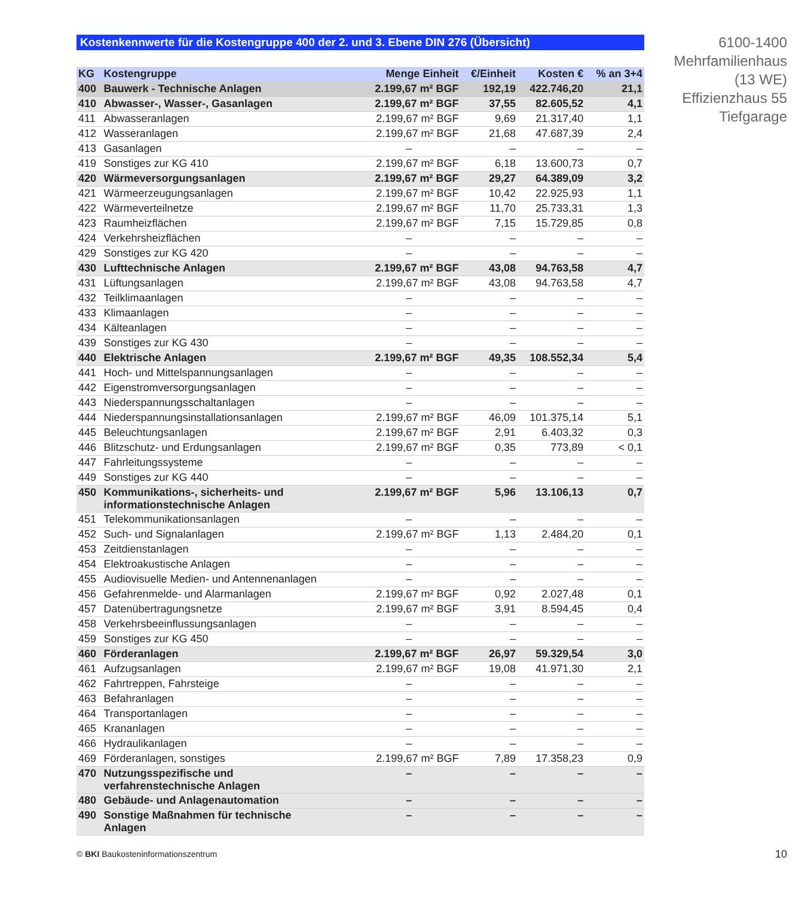Kostenkennwerte für die Kostengruppe 400 der 2. und 3. Ebene DIN 276 (Übersicht)
| KG | Kostengruppe | Menge Einheit | €/Einheit | Kosten € | % an 3+4 |
| --- | --- | --- | --- | --- | --- |
| 400 | Bauwerk - Technische Anlagen | 2.199,67 m² BGF | 192,19 | 422.746,20 | 21,1 |
| 410 | Abwasser-, Wasser-, Gasanlagen | 2.199,67 m² BGF | 37,55 | 82.605,52 | 4,1 |
| 411 | Abwasseranlagen | 2.199,67 m² BGF | 9,69 | 21.317,40 | 1,1 |
| 412 | Wasseranlagen | 2.199,67 m² BGF | 21,68 | 47.687,39 | 2,4 |
| 413 | Gasanlagen | – | – | – | – |
| 419 | Sonstiges zur KG 410 | 2.199,67 m² BGF | 6,18 | 13.600,73 | 0,7 |
| 420 | Wärmeversorgungsanlagen | 2.199,67 m² BGF | 29,27 | 64.389,09 | 3,2 |
| 421 | Wärmeerzeugungsanlagen | 2.199,67 m² BGF | 10,42 | 22.925,93 | 1,1 |
| 422 | Wärmeverteilnetze | 2.199,67 m² BGF | 11,70 | 25.733,31 | 1,3 |
| 423 | Raumheizflächen | 2.199,67 m² BGF | 7,15 | 15.729,85 | 0,8 |
| 424 | Verkehrsheizflächen | – | – | – | – |
| 429 | Sonstiges zur KG 420 | – | – | – | – |
| 430 | Lufttechnische Anlagen | 2.199,67 m² BGF | 43,08 | 94.763,58 | 4,7 |
| 431 | Lüftungsanlagen | 2.199,67 m² BGF | 43,08 | 94.763,58 | 4,7 |
| 432 | Teilklimaanlagen | – | – | – | – |
| 433 | Klimaanlagen | – | – | – | – |
| 434 | Kälteanlagen | – | – | – | – |
| 439 | Sonstiges zur KG 430 | – | – | – | – |
| 440 | Elektrische Anlagen | 2.199,67 m² BGF | 49,35 | 108.552,34 | 5,4 |
| 441 | Hoch- und Mittelspannungsanlagen | – | – | – | – |
| 442 | Eigenstromversorgungsanlagen | – | – | – | – |
| 443 | Niederspannungsschaltanlagen | – | – | – | – |
| 444 | Niederspannungsinstallationsanlagen | 2.199,67 m² BGF | 46,09 | 101.375,14 | 5,1 |
| 445 | Beleuchtungsanlagen | 2.199,67 m² BGF | 2,91 | 6.403,32 | 0,3 |
| 446 | Blitzschutz- und Erdungsanlagen | 2.199,67 m² BGF | 0,35 | 773,89 | < 0,1 |
| 447 | Fahrleitungssysteme | – | – | – | – |
| 449 | Sonstiges zur KG 440 | – | – | – | – |
| 450 | Kommunikations-, sicherheits- und informationstechnische Anlagen | 2.199,67 m² BGF | 5,96 | 13.106,13 | 0,7 |
| 451 | Telekommunikationsanlagen | – | – | – | – |
| 452 | Such- und Signalanlagen | 2.199,67 m² BGF | 1,13 | 2.484,20 | 0,1 |
| 453 | Zeitdienstanlagen | – | – | – | – |
| 454 | Elektroakustische Anlagen | – | – | – | – |
| 455 | Audiovisuelle Medien- und Antennenanlagen | – | – | – | – |
| 456 | Gefahrenmelde- und Alarmanlagen | 2.199,67 m² BGF | 0,92 | 2.027,48 | 0,1 |
| 457 | Datenübertragungsnetze | 2.199,67 m² BGF | 3,91 | 8.594,45 | 0,4 |
| 458 | Verkehrsbeeinflussungsanlagen | – | – | – | – |
| 459 | Sonstiges zur KG 450 | – | – | – | – |
| 460 | Förderanlagen | 2.199,67 m² BGF | 26,97 | 59.329,54 | 3,0 |
| 461 | Aufzugsanlagen | 2.199,67 m² BGF | 19,08 | 41.971,30 | 2,1 |
| 462 | Fahrtreppen, Fahrsteige | – | – | – | – |
| 463 | Befahranlagen | – | – | – | – |
| 464 | Transportanlagen | – | – | – | – |
| 465 | Krananlagen | – | – | – | – |
| 466 | Hydraulikanlagen | – | – | – | – |
| 469 | Förderanlagen, sonstiges | 2.199,67 m² BGF | 7,89 | 17.358,23 | 0,9 |
| 470 | Nutzungsspezifische und verfahrenstechnische Anlagen | – | – | – | – |
| 480 | Gebäude- und Anlagenautomation | – | – | – | – |
| 490 | Sonstige Maßnahmen für technische Anlagen | – | – | – | – |
6100-1400
Mehrfamilienhaus
(13 WE)
Effizienzhaus 55
Tiefgarage
© BKI Baukosteninformationszentrum
10